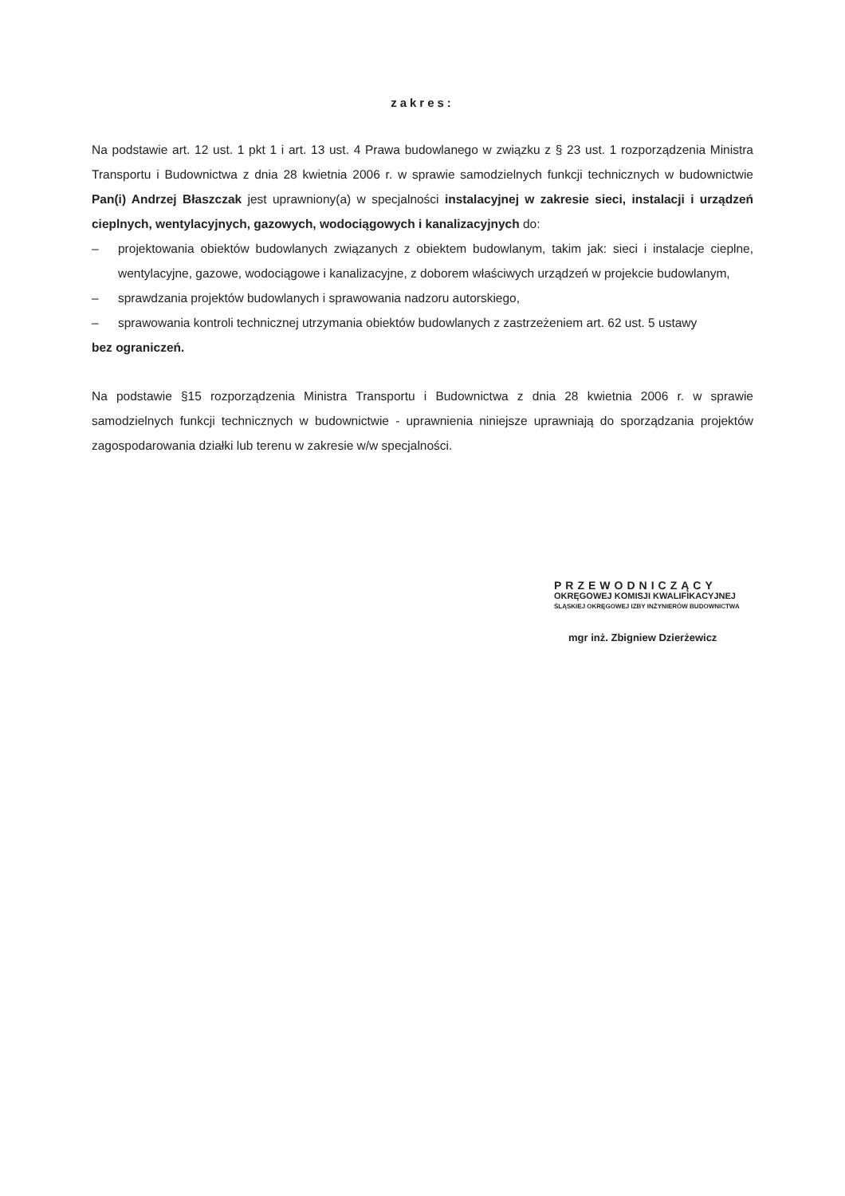zakres:
Na podstawie art. 12 ust. 1 pkt 1 i art. 13 ust. 4 Prawa budowlanego w związku z § 23 ust. 1 rozporządzenia Ministra Transportu i Budownictwa z dnia 28 kwietnia 2006 r. w sprawie samodzielnych funkcji technicznych w budownictwie Pan(i) Andrzej Błaszczak jest uprawniony(a) w specjalności instalacyjnej w zakresie sieci, instalacji i urządzeń cieplnych, wentylacyjnych, gazowych, wodociągowych i kanalizacyjnych do:
– projektowania obiektów budowlanych związanych z obiektem budowlanym, takim jak: sieci i instalacje cieplne, wentylacyjne, gazowe, wodociągowe i kanalizacyjne, z doborem właściwych urządzeń w projekcie budowlanym,
– sprawdzania projektów budowlanych i sprawowania nadzoru autorskiego,
– sprawowania kontroli technicznej utrzymania obiektów budowlanych z zastrzeżeniem art. 62 ust. 5 ustawy
bez ograniczeń.
Na podstawie §15 rozporządzenia Ministra Transportu i Budownictwa z dnia 28 kwietnia 2006 r. w sprawie samodzielnych funkcji technicznych w budownictwie - uprawnienia niniejsze uprawniają do sporządzania projektów zagospodarowania działki lub terenu w zakresie w/w specjalności.
PRZEWODNICZĄCY
OKRĘGOWEJ KOMISJI KWALIFIKACYJNEJ
ŚLĄSKIEJ OKRĘGOWEJ IZBY INŻYNIERÓW BUDOWNICTWA
mgr inż. Zbigniew Dzierżewicz